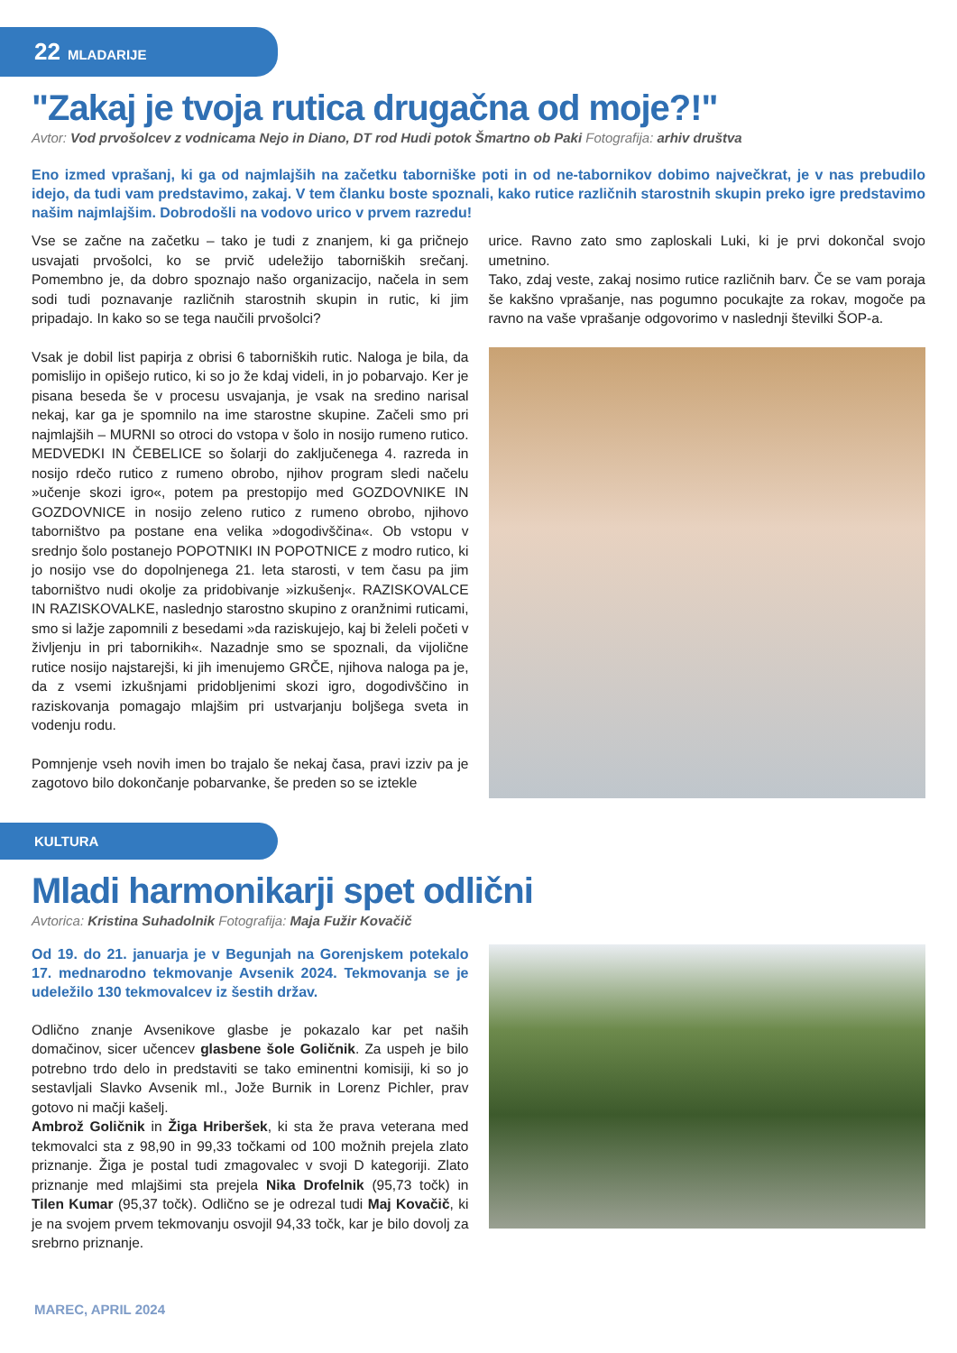22 MLADARIJE
"Zakaj je tvoja rutica drugačna od moje?!"
Avtor: Vod prvošolcev z vodnicama Nejo in Diano, DT rod Hudi potok Šmartno ob Paki Fotografija: arhiv društva
Eno izmed vprašanj, ki ga od najmlajših na začetku taborniške poti in od ne-tabornikov dobimo največkrat, je v nas prebudilo idejo, da tudi vam predstavimo, zakaj. V tem članku boste spoznali, kako rutice različnih starostnih skupin preko igre predstavimo našim najmlajšim. Dobrodošli na vodovo urico v prvem razredu!
Vse se začne na začetku – tako je tudi z znanjem, ki ga pričnejo usvajati prvošolci, ko se prvič udeležijo taborniških srečanj. Pomembno je, da dobro spoznajo našo organizacijo, načela in sem sodi tudi poznavanje različnih starostnih skupin in rutic, ki jim pripadajo. In kako so se tega naučili prvošolci?
Vsak je dobil list papirja z obrisi 6 taborniških rutic. Naloga je bila, da pomislijo in opišejo rutico, ki so jo že kdaj videli, in jo pobarvajo. Ker je pisana beseda še v procesu usvajanja, je vsak na sredino narisal nekaj, kar ga je spomnilo na ime starostne skupine. Začeli smo pri najmlajših – MURNI so otroci do vstopa v šolo in nosijo rumeno rutico. MEDVEDKI IN ČEBELICE so šolarji do zaključenega 4. razreda in nosijo rdečo rutico z rumeno obrobo, njihov program sledi načelu »učenje skozi igro«, potem pa prestopijo med GOZDOVNIKE IN GOZDOVNICE in nosijo zeleno rutico z rumeno obrobo, njihovo taborništvo pa postane ena velika »dogodivščina«. Ob vstopu v srednjo šolo postanejo POPOTNIKI IN POPOTNICE z modro rutico, ki jo nosijo vse do dopolnjenega 21. leta starosti, v tem času pa jim taborništvo nudi okolje za pridobivanje »izkušenj«. RAZISKOVALCE IN RAZISKOVALKE, naslednjo starostno skupino z oranžnimi ruticami, smo si lažje zapomnili z besedami »da raziskujejo, kaj bi želeli početi v življenju in pri tabornikih«. Nazadnje smo se spoznali, da vijolične rutice nosijo najstarejši, ki jih imenujemo GRČE, njihova naloga pa je, da z vsemi izkušnjami pridobljenimi skozi igro, dogodivščino in raziskovanja pomagajo mlajšim pri ustvarjanju boljšega sveta in vodenju rodu.
Pomnjenje vseh novih imen bo trajalo še nekaj časa, pravi izziv pa je zagotovo bilo dokončanje pobarvanke, še preden so se iztekle
urice. Ravno zato smo zaploskali Luki, ki je prvi dokončal svojo umetnino.
Tako, zdaj veste, zakaj nosimo rutice različnih barv. Če se vam poraja še kakšno vprašanje, nas pogumno pocukajte za rokav, mogoče pa ravno na vaše vprašanje odgovorimo v naslednji številki ŠOP-a.
KULTURA
Mladi harmonikarji spet odlični
Avtorica: Kristina Suhadolnik Fotografija: Maja Fužir Kovačič
Od 19. do 21. januarja je v Begunjah na Gorenjskem potekalo 17. mednarodno tekmovanje Avsenik 2024. Tekmovanja se je udeležilo 130 tekmovalcev iz šestih držav.
Odlično znanje Avsenikove glasbe je pokazalo kar pet naših domačinov, sicer učencev glasbene šole Goličnik. Za uspeh je bilo potrebno trdo delo in predstaviti se tako eminentni komisiji, ki so jo sestavljali Slavko Avsenik ml., Jože Burnik in Lorenz Pichler, prav gotovo ni mačji kašelj.
Ambrož Goličnik in Žiga Hriberšek, ki sta že prava veterana med tekmovalci sta z 98,90 in 99,33 točkami od 100 možnih prejela zlato priznanje. Žiga je postal tudi zmagovalec v svoji D kategoriji. Zlato priznanje med mlajšimi sta prejela Nika Drofelnik (95,73 točk) in Tilen Kumar (95,37 točk). Odlično se je odrezal tudi Maj Kovačič, ki je na svojem prvem tekmovanju osvojil 94,33 točk, kar je bilo dovolj za srebrno priznanje.
MAREC, APRIL 2024